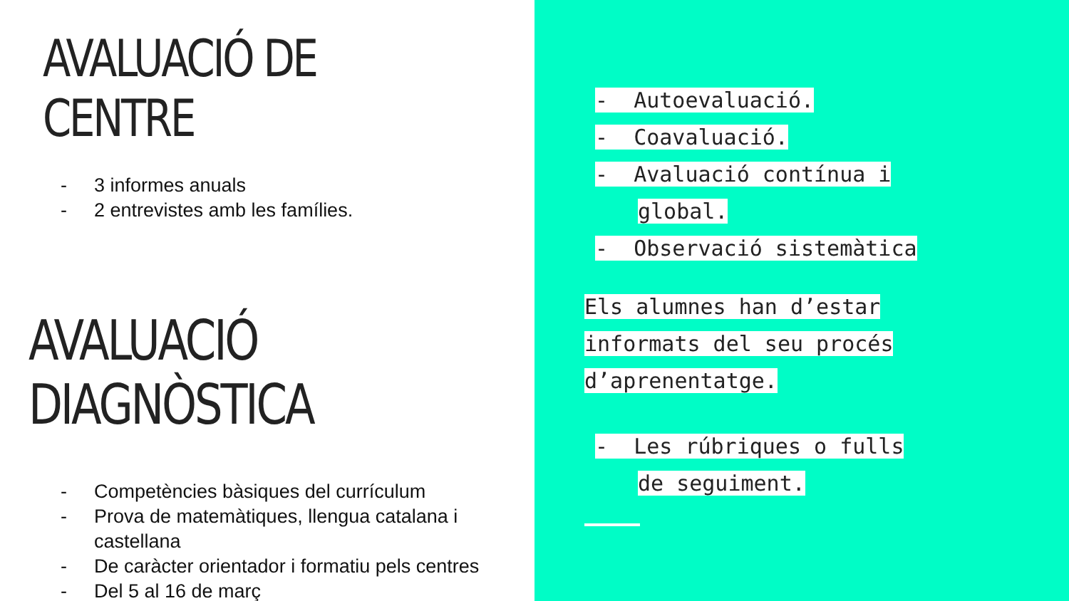AVALUACIÓ DE CENTRE
- 3 informes anuals
- 2 entrevistes amb les famílies.
AVALUACIÓ DIAGNÒSTICA
- Competències bàsiques del currículum
- Prova de matemàtiques, llengua catalana i castellana
- De caràcter orientador i formatiu pels centres
- Del 5 al 16 de març
- Autoevaluació.
- Coavaluació.
- Avaluació contínua i
global.
- Observació sistemàtica
Els alumnes han d’estar
informats del seu procés
d’aprenentatge.
- Les rúbriques o fulls
de seguiment.